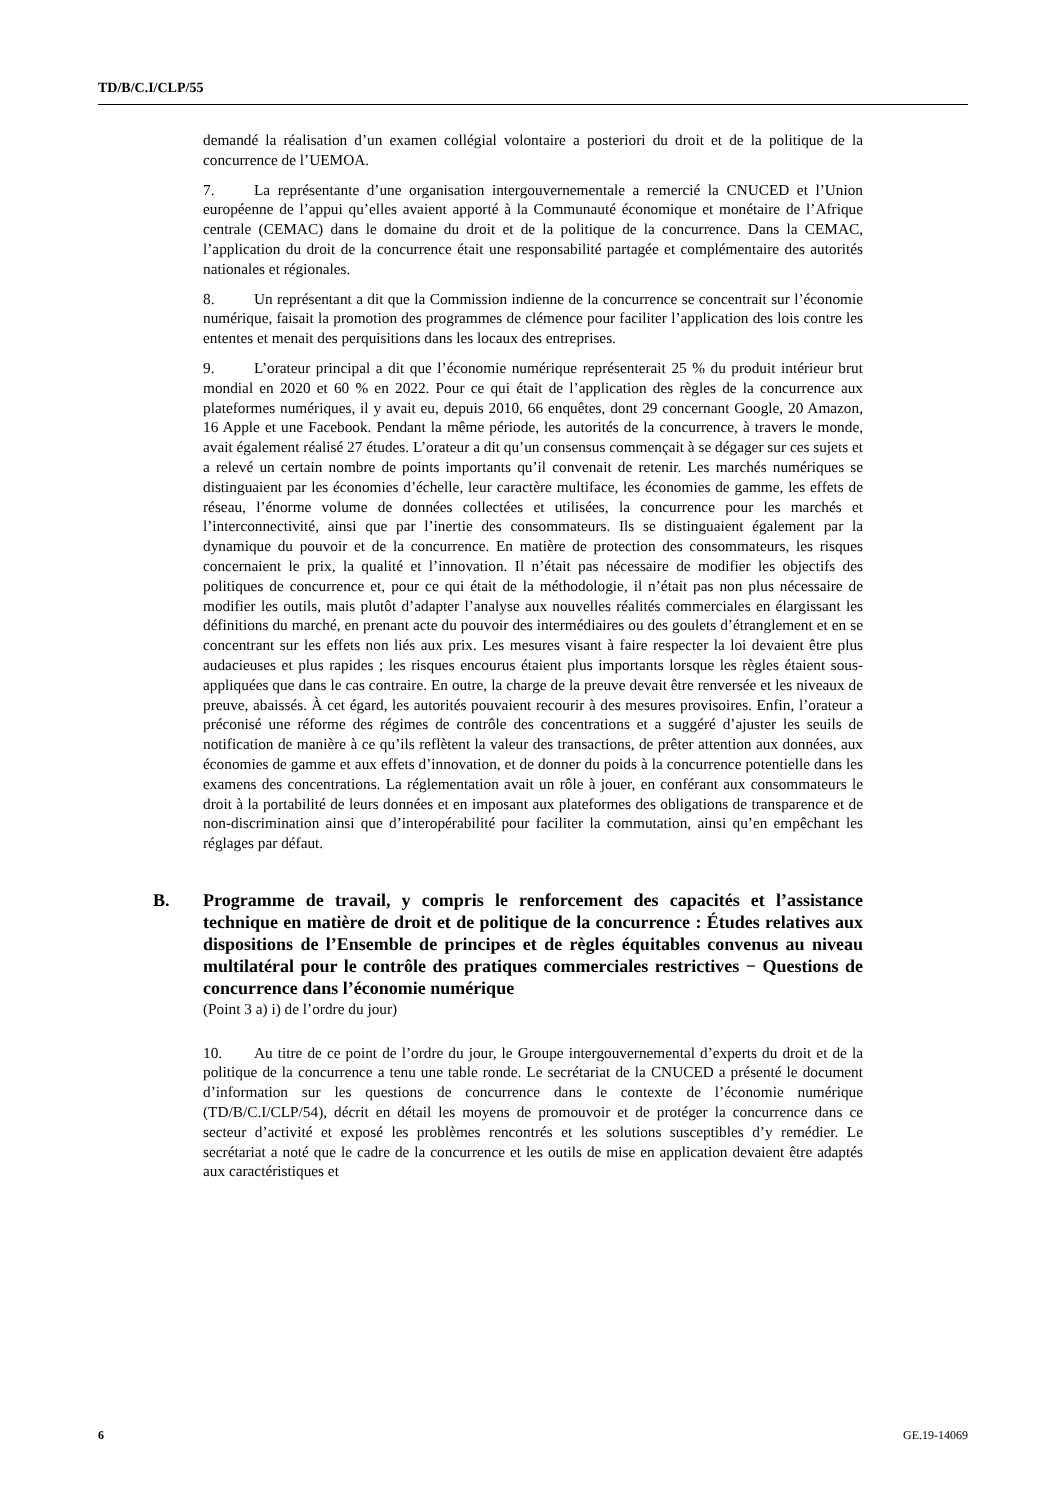TD/B/C.I/CLP/55
demandé la réalisation d’un examen collégial volontaire a posteriori du droit et de la politique de la concurrence de l’UEMOA.
7. La représentante d’une organisation intergouvernementale a remercié la CNUCED et l’Union européenne de l’appui qu’elles avaient apporté à la Communauté économique et monétaire de l’Afrique centrale (CEMAC) dans le domaine du droit et de la politique de la concurrence. Dans la CEMAC, l’application du droit de la concurrence était une responsabilité partagée et complémentaire des autorités nationales et régionales.
8. Un représentant a dit que la Commission indienne de la concurrence se concentrait sur l’économie numérique, faisait la promotion des programmes de clémence pour faciliter l’application des lois contre les ententes et menait des perquisitions dans les locaux des entreprises.
9. L’orateur principal a dit que l’économie numérique représenterait 25 % du produit intérieur brut mondial en 2020 et 60 % en 2022. Pour ce qui était de l’application des règles de la concurrence aux plateformes numériques, il y avait eu, depuis 2010, 66 enquêtes, dont 29 concernant Google, 20 Amazon, 16 Apple et une Facebook. Pendant la même période, les autorités de la concurrence, à travers le monde, avait également réalisé 27 études. L’orateur a dit qu’un consensus commençait à se dégager sur ces sujets et a relevé un certain nombre de points importants qu’il convenait de retenir. Les marchés numériques se distinguaient par les économies d’échelle, leur caractère multiface, les économies de gamme, les effets de réseau, l’énorme volume de données collectées et utilisées, la concurrence pour les marchés et l’interconnectivité, ainsi que par l’inertie des consommateurs. Ils se distinguaient également par la dynamique du pouvoir et de la concurrence. En matière de protection des consommateurs, les risques concernaient le prix, la qualité et l’innovation. Il n’était pas nécessaire de modifier les objectifs des politiques de concurrence et, pour ce qui était de la méthodologie, il n’était pas non plus nécessaire de modifier les outils, mais plutôt d’adapter l’analyse aux nouvelles réalités commerciales en élargissant les définitions du marché, en prenant acte du pouvoir des intermédiaires ou des goulets d’étranglement et en se concentrant sur les effets non liés aux prix. Les mesures visant à faire respecter la loi devaient être plus audacieuses et plus rapides ; les risques encourus étaient plus importants lorsque les règles étaient sous-appliquées que dans le cas contraire. En outre, la charge de la preuve devait être renversée et les niveaux de preuve, abaissés. À cet égard, les autorités pouvaient recourir à des mesures provisoires. Enfin, l’orateur a préconisé une réforme des régimes de contrôle des concentrations et a suggéré d’ajuster les seuils de notification de manière à ce qu’ils reflètent la valeur des transactions, de prêter attention aux données, aux économies de gamme et aux effets d’innovation, et de donner du poids à la concurrence potentielle dans les examens des concentrations. La réglementation avait un rôle à jouer, en conférant aux consommateurs le droit à la portabilité de leurs données et en imposant aux plateformes des obligations de transparence et de non-discrimination ainsi que d’interopérabilité pour faciliter la commutation, ainsi qu’en empêchant les réglages par défaut.
B. Programme de travail, y compris le renforcement des capacités et l’assistance technique en matière de droit et de politique de la concurrence : Études relatives aux dispositions de l’Ensemble de principes et de règles équitables convenus au niveau multilatéral pour le contrôle des pratiques commerciales restrictives − Questions de concurrence dans l’économie numérique
(Point 3 a) i) de l’ordre du jour)
10. Au titre de ce point de l’ordre du jour, le Groupe intergouvernemental d’experts du droit et de la politique de la concurrence a tenu une table ronde. Le secrétariat de la CNUCED a présenté le document d’information sur les questions de concurrence dans le contexte de l’économie numérique (TD/B/C.I/CLP/54), décrit en détail les moyens de promouvoir et de protéger la concurrence dans ce secteur d’activité et exposé les problèmes rencontrés et les solutions susceptibles d’y remédier. Le secrétariat a noté que le cadre de la concurrence et les outils de mise en application devaient être adaptés aux caractéristiques et
6 GE.19-14069